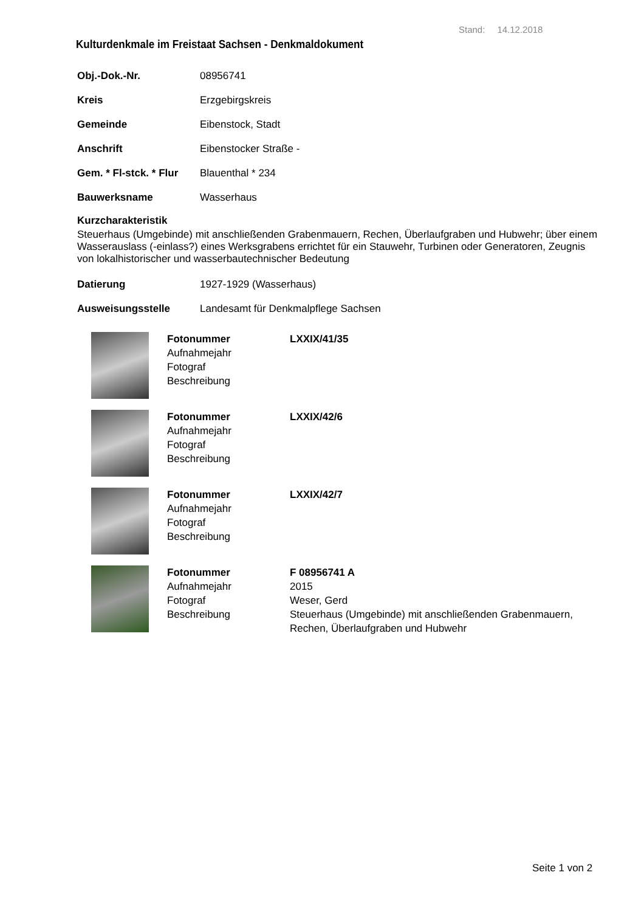Stand: 14.12.2018
Kulturdenkmale im Freistaat Sachsen - Denkmaldokument
| Obj.-Dok.-Nr. | 08956741 |
| Kreis | Erzgebirgskreis |
| Gemeinde | Eibenstock, Stadt |
| Anschrift | Eibenstocker Straße - |
| Gem. * Fl-stck. * Flur | Blauenthal * 234 |
| Bauwerksname | Wasserhaus |
Kurzcharakteristik
Steuerhaus (Umgebinde) mit anschließenden Grabenmauern, Rechen, Überlaufgraben und Hubwehr; über einem Wasserauslass (-einlass?) eines Werksgrabens errichtet für ein Stauwehr, Turbinen oder Generatoren, Zeugnis von lokalhistorischer und wasserbautechnischer Bedeutung
| Datierung | 1927-1929 (Wasserhaus) |
| Ausweisungsstelle | Landesamt für Denkmalpflege Sachsen |
Fotonummer
Aufnahmejahr
Fotograf
Beschreibung
LXXIX/41/35
Fotonummer
Aufnahmejahr
Fotograf
Beschreibung
LXXIX/42/6
Fotonummer
Aufnahmejahr
Fotograf
Beschreibung
LXXIX/42/7
Fotonummer
Aufnahmejahr
Fotograf
Beschreibung
F 08956741 A
2015
Weser, Gerd
Steuerhaus (Umgebinde) mit anschließenden Grabenmauern, Rechen, Überlaufgraben und Hubwehr
Seite 1 von 2